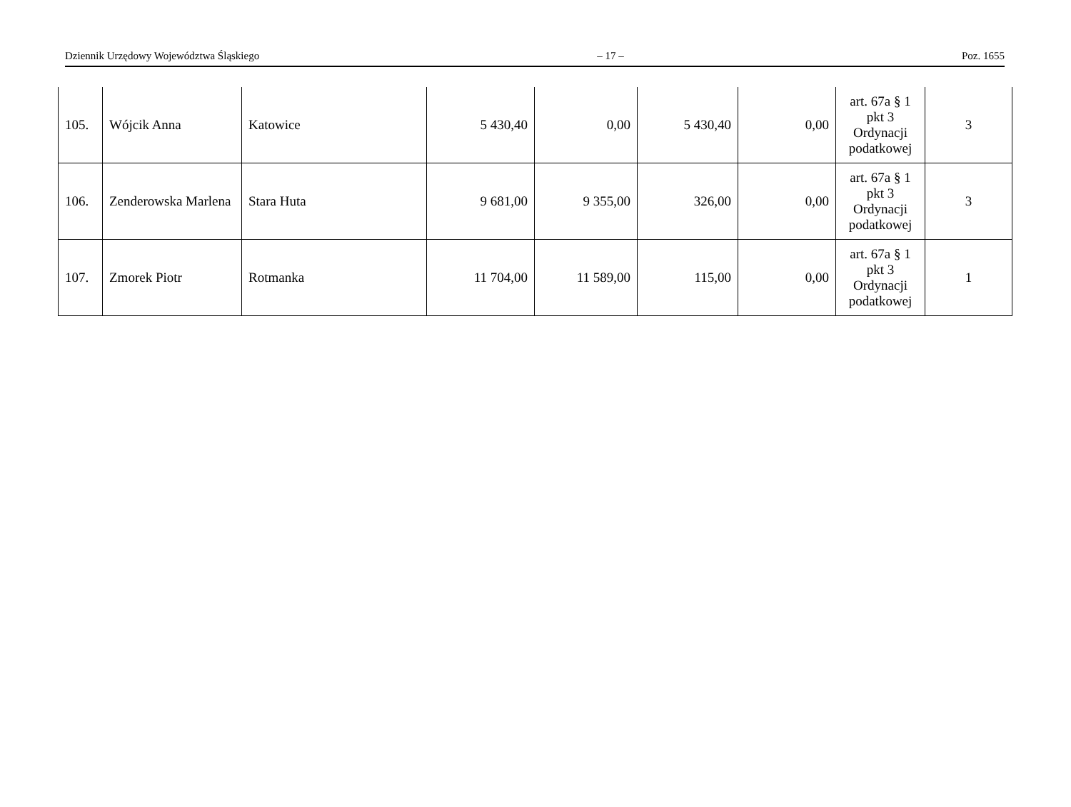Dziennik Urzędowy Województwa Śląskiego – 17 – Poz. 1655
| 105. | Wójcik Anna | Katowice | 5 430,40 | 0,00 | 5 430,40 | 0,00 | art. 67a § 1 pkt 3 Ordynacji podatkowej | 3 |
| 106. | Zenderowska Marlena | Stara Huta | 9 681,00 | 9 355,00 | 326,00 | 0,00 | art. 67a § 1 pkt 3 Ordynacji podatkowej | 3 |
| 107. | Zmorek Piotr | Rotmanka | 11 704,00 | 11 589,00 | 115,00 | 0,00 | art. 67a § 1 pkt 3 Ordynacji podatkowej | 1 |